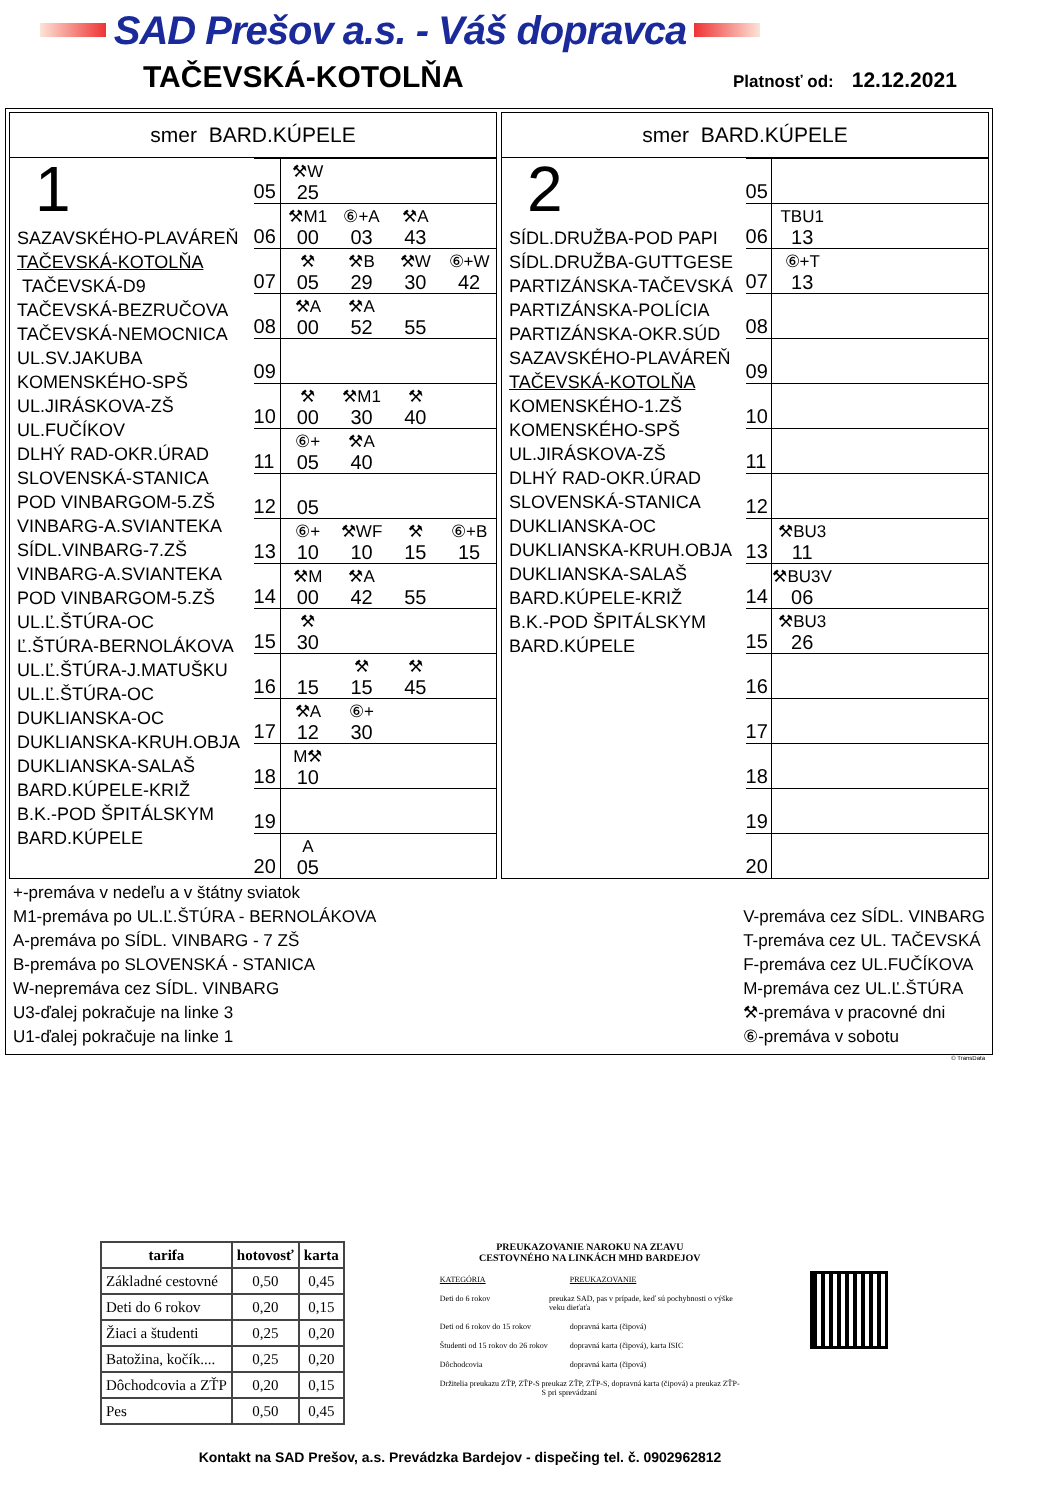SAD Prešov a.s. - Váš dopravca
TAČEVSKÁ-KOTOLŇA
Platnosť od: 12.12.2021
smer BARD.KÚPELE
1
SAZAVSKÉHO-PLAVÁREŇ
TAČEVSKÁ-KOTOLŇA
TAČEVSKÁ-D9
TAČEVSKÁ-BEZRUČOVA
TAČEVSKÁ-NEMOCNICA
UL.SV.JAKUBA
KOMENSKÉHO-SPŠ
UL.JIRÁSKOVA-ZŠ
UL.FUČÍKOV
DLHÝ RAD-OKR.ÚRAD
SLOVENSKÁ-STANICA
POD VINBARGOM-5.ZŠ
VINBARG-A.SVIANTEKA
SÍDL.VINBARG-7.ZŠ
VINBARG-A.SVIANTEKA
POD VINBARGOM-5.ZŠ
UL.Ľ.ŠTÚRA-OC
Ľ.ŠTÚRA-BERNOLÁKOVA
UL.Ľ.ŠTÚRA-J.MATUŠKU
UL.Ľ.ŠTÚRA-OC
DUKLIANSKA-OC
DUKLIANSKA-KRUH.OBJA
DUKLIANSKA-SALAŠ
BARD.KÚPELE-KRIŽ
B.K.-POD ŠPITÁLSKYM
BARD.KÚPELE
| 05 | ⚒W 25 | | | |
| 06 | ⚒M1 00 | ⑥+A 03 | ⚒A 43 | |
| 07 | ⚒ 05 | ⚒B 29 | ⚒W 30 | ⑥+W 42 |
| 08 | ⚒A 00 | ⚒A 52 | 55 | |
| 09 | | | | |
| 10 | ⚒ 00 | ⚒M1 30 | ⚒ 40 | |
| 11 | ⑥+ 05 | ⚒A 40 | | |
| 12 | 05 | | | |
| 13 | ⑥+ 10 | ⚒WF 10 | ⚒ 15 | ⑥+B 15 |
| 14 | ⚒M 00 | ⚒A 42 | 55 | |
| 15 | ⚒ 30 | | | |
| 16 | 15 | ⚒ 15 | ⚒ 45 | |
| 17 | ⚒A 12 | ⑥+ 30 | | |
| 18 | M⚒ 10 | | | |
| 19 | | | | |
| 20 | A 05 | | | |
smer BARD.KÚPELE
2
SÍDL.DRUŽBA-POD PAPI
SÍDL.DRUŽBA-GUTTGESE
PARTIZÁNSKA-TAČEVSKÁ
PARTIZÁNSKA-POLÍCIA
PARTIZÁNSKA-OKR.SÚD
SAZAVSKÉHO-PLAVÁREŇ
TAČEVSKÁ-KOTOLŇA
KOMENSKÉHO-1.ZŠ
KOMENSKÉHO-SPŠ
UL.JIRÁSKOVA-ZŠ
DLHÝ RAD-OKR.ÚRAD
SLOVENSKÁ-STANICA
DUKLIANSKA-OC
DUKLIANSKA-KRUH.OBJA
DUKLIANSKA-SALAŠ
BARD.KÚPELE-KRIŽ
B.K.-POD ŠPITÁLSKYM
BARD.KÚPELE
| 05 | | | | |
| 06 | TBU1 13 | | | |
| 07 | ⑥+T 13 | | | |
| 08 | | | | |
| 09 | | | | |
| 10 | | | | |
| 11 | | | | |
| 12 | | | | |
| 13 | ⚒BU3 11 | | | |
| 14 | ⚒BU3V 06 | | | |
| 15 | ⚒BU3 26 | | | |
| 16 | | | | |
| 17 | | | | |
| 18 | | | | |
| 19 | | | | |
| 20 | | | | |
+-premáva v nedeľu a v štátny sviatok
M1-premáva po UL.Ľ.ŠTÚRA - BERNOLÁKOVA
A-premáva po SÍDL. VINBARG - 7 ZŠ
B-premáva po SLOVENSKÁ - STANICA
W-nepremáva cez SÍDL. VINBARG
U3-ďalej pokračuje na linke 3
U1-ďalej pokračuje na linke 1
V-premáva cez SÍDL. VINBARG
T-premáva cez UL. TAČEVSKÁ
F-premáva cez UL.FUČÍKOVA
M-premáva cez UL.Ľ.ŠTÚRA
⚒-premáva v pracovné dni
⑥-premáva v sobotu
© TransData
| tarifa | hotovosť | karta |
| --- | --- | --- |
| Základné cestovné | 0,50 | 0,45 |
| Deti do 6 rokov | 0,20 | 0,15 |
| Žiaci a študenti | 0,25 | 0,20 |
| Batožina, kočík.... | 0,25 | 0,20 |
| Dôchodcovia a ZŤP | 0,20 | 0,15 |
| Pes | 0,50 | 0,45 |
PREUKAZOVANIE NAROKU NA ZĽAVU
CESTOVNÉHO NA LINKÁCH MHD BARDEJOV
KATEGÓRIA PREUKAZOVANIE
Deti do 6 rokov preukaz SAD, pas v prípade, keď sú pochybnosti o výške veku dieťaťa
Deti od 6 rokov do 15 rokov dopravná karta (čipová)
Študenti od 15 rokov do 26 rokov
dopravná karta (čipová), karta ISIC
Dôchodcovia dopravná karta (čipová)
Držitelia preukazu ZŤP, ZŤP-S
preukaz ZŤP, ZŤP-S, dopravná karta (čipová) a preukaz ZŤP-S pri sprevádzaní
Kontakt na SAD Prešov, a.s. Prevádzka Bardejov - dispečing tel. č. 0902962812